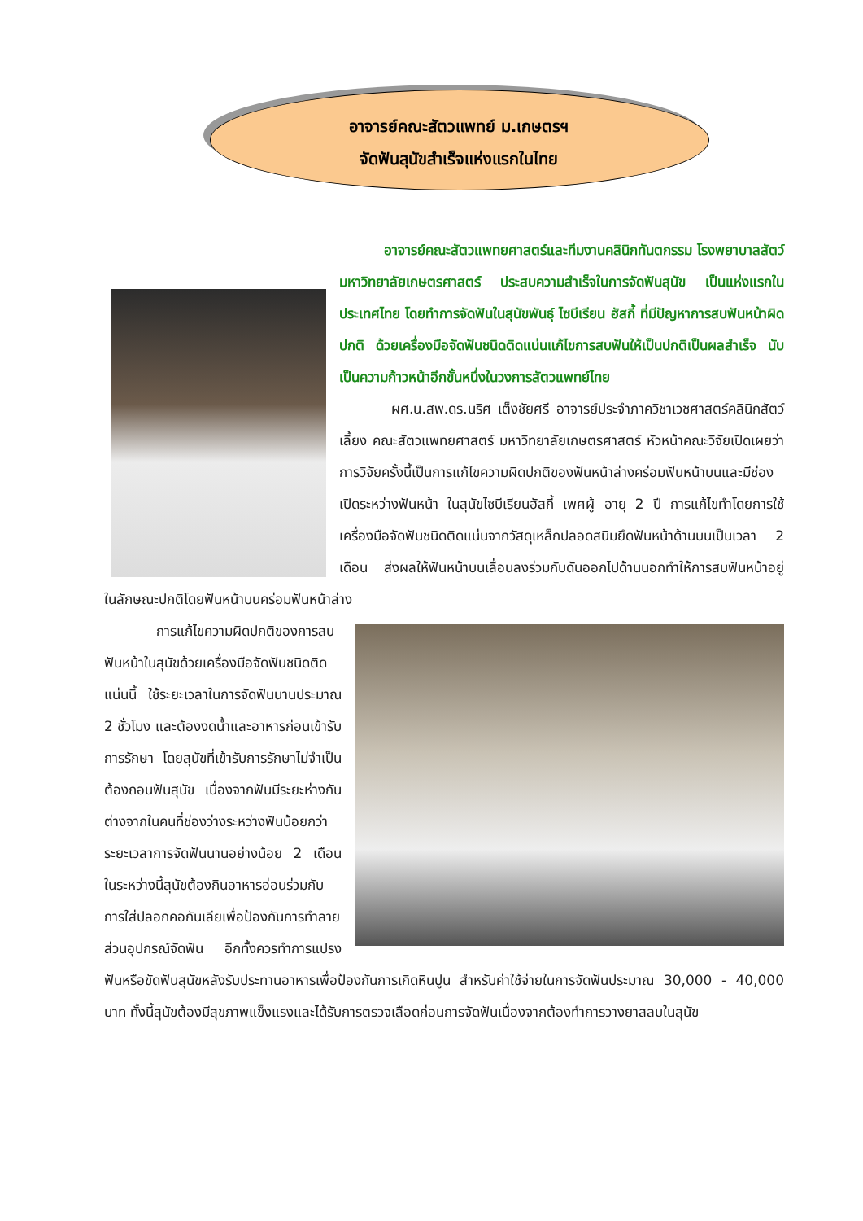อาจารย์คณะสัตวแพทย์ ม.เกษตรฯ
จัดฟันสุนัขสำเร็จแห่งแรกในไทย
อาจารย์คณะสัตวแพทยศาสตร์และทีมงานคลินิกทันตกรรม โรงพยาบาลสัตว์
มหาวิทยาลัยเกษตรศาสตร์ ประสบความสำเร็จในการจัดฟันสุนัข เป็นแห่งแรกในประเทศไทย โดยทำการจัดฟันในสุนัขพันธุ์ ไซบีเรียน ฮัสกี้ ที่มีปัญหาการสบฟันหน้าผิดปกติ ด้วยเครื่องมือจัดฟันชนิดติดแน่นแก้ไขการสบฟันให้เป็นปกติเป็นผลสำเร็จ นับเป็นความก้าวหน้าอีกขั้นหนึ่งในวงการสัตวแพทย์ไทย
ผศ.น.สพ.ดร.นริศ เต็งชัยศรี อาจารย์ประจำภาควิชาเวชศาสตร์คลินิกสัตว์เลี้ยง คณะสัตวแพทยศาสตร์ มหาวิทยาลัยเกษตรศาสตร์ หัวหน้าคณะวิจัยเปิดเผยว่า การวิจัยครั้งนี้เป็นการแก้ไขความผิดปกติของฟันหน้าล่างคร่อมฟันหน้าบนและมีช่องเปิดระหว่างฟันหน้า ในสุนัขไซบีเรียนฮัสกี้ เพศผู้ อายุ 2 ปี การแก้ไขทำโดยการใช้เครื่องมือจัดฟันชนิดติดแน่นจากวัสดุเหล็กปลอดสนิมยึดฟันหน้าด้านบนเป็นเวลา 2 เดือน ส่งผลให้ฟันหน้าบนเลื่อนลงร่วมกับดันออกไปด้านนอกทำให้การสบฟันหน้าอยู่ในลักษณะปกติโดยฟันหน้าบนคร่อมฟันหน้าล่าง
การแก้ไขความผิดปกติของการสบฟันหน้าในสุนัขด้วยเครื่องมือจัดฟันชนิดติดแน่นนี้ ใช้ระยะเวลาในการจัดฟันนานประมาณ 2 ชั่วโมง และต้องงดน้ำและอาหารก่อนเข้ารับการรักษา โดยสุนัขที่เข้ารับการรักษาไม่จำเป็นต้องถอนฟันสุนัข เนื่องจากฟันมีระยะห่างกันต่างจากในคนที่ช่องว่างระหว่างฟันน้อยกว่า ระยะเวลาการจัดฟันนานอย่างน้อย 2 เดือน ในระหว่างนี้สุนัขต้องกินอาหารอ่อนร่วมกับการใส่ปลอกคอกันเลียเพื่อป้องกันการทำลายส่วนอุปกรณ์จัดฟัน อีกทั้งควรทำการแปรงฟันหรือขัดฟันสุนัขหลังรับประทานอาหารเพื่อป้องกันการเกิดหินปูน สำหรับค่าใช้จ่ายในการจัดฟันประมาณ 30,000 - 40,000 บาท ทั้งนี้สุนัขต้องมีสุขภาพแข็งแรงและได้รับการตรวจเลือดก่อนการจัดฟันเนื่องจากต้องทำการวางยาสลบในสุนัข